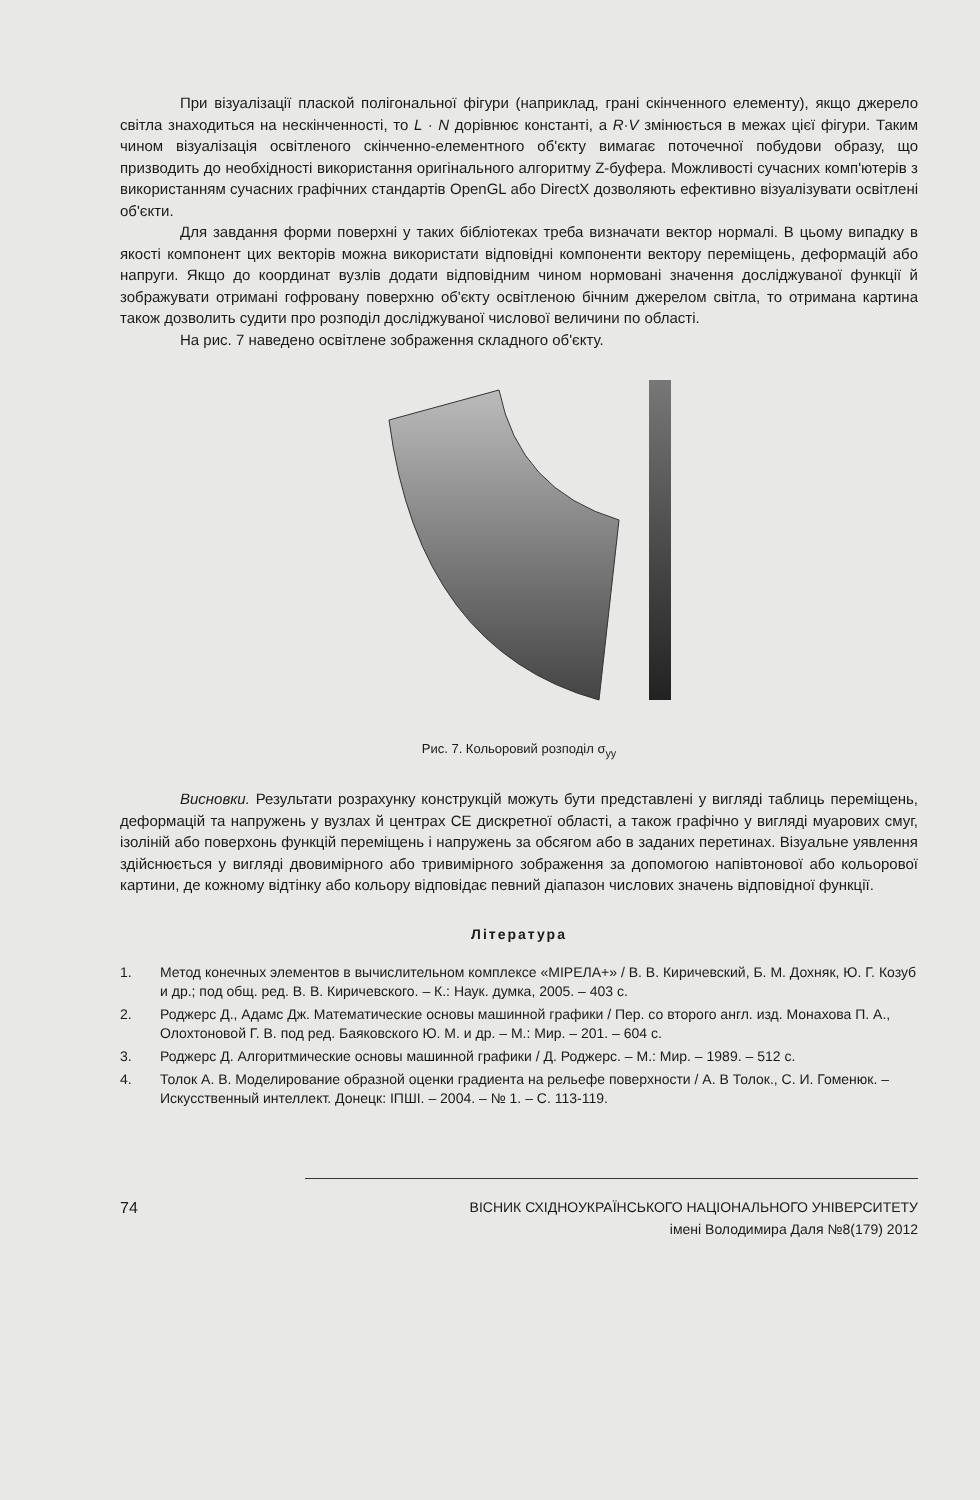При візуалізації плаской полігональної фігури (наприклад, грані скінченного елементу), якщо джерело світла знаходиться на нескінченності, то L · N дорівнює константі, а R·V змінюється в межах цієї фігури. Таким чином візуалізація освітленого скінченно-елементного об'єкту вимагає поточечної побудови образу, що призводить до необхідності використання оригінального алгоритму Z-буфера. Можливості сучасних комп'ютерів з використанням сучасних графічних стандартів OpenGL або DirectX дозволяють ефективно візуалізувати освітлені об'єкти.
Для завдання форми поверхні у таких бібліотеках треба визначати вектор нормалі. В цьому випадку в якості компонент цих векторів можна використати відповідні компоненти вектору переміщень, деформацій або напруги. Якщо до координат вузлів додати відповідним чином нормовані значення досліджуваної функції й зображувати отримані гофровану поверхню об'єкту освітленою бічним джерелом світла, то отримана картина також дозволить судити про розподіл досліджуваної числової величини по області.
На рис. 7 наведено освітлене зображення складного об'єкту.
Рис. 7. Кольоровий розподіл σ<sub>yy</sub>
Висновки. Результати розрахунку конструкцій можуть бути представлені у вигляді таблиць переміщень, деформацій та напружень у вузлах й центрах СЕ дискретної області, а також графічно у вигляді муарових смуг, ізоліній або поверхонь функцій переміщень і напружень за обсягом або в заданих перетинах. Візуальне уявлення здійснюється у вигляді двовимірного або тривимірного зображення за допомогою напівтонової або кольорової картини, де кожному відтінку або кольору відповідає певний діапазон числових значень відповідної функції.
Література
1. Метод конечных элементов в вычислительном комплексе «МІРЕЛА+» / В. В. Киричевский, Б. М. Дохняк, Ю. Г. Козуб и др.; под общ. ред. В. В. Киричевского. – К.: Наук. думка, 2005. – 403 с.
2. Роджерс Д., Адамс Дж. Математические основы машинной графики / Пер. со второго англ. изд. Монахова П. А., Олохтоновой Г. В. под ред. Баяковского Ю. М. и др. – М.: Мир. – 201. – 604 с.
3. Роджерс Д. Алгоритмические основы машинной графики / Д. Роджерс. – М.: Мир. – 1989. – 512 с.
4. Толок А. В. Моделирование образной оценки градиента на рельефе поверхности / А. В Толок., С. И. Гоменюк. – Искусственный интеллект. Донецк: ІПШІ. – 2004. – № 1. – С. 113-119.
74 ВІСНИК СХІДНОУКРАЇНСЬКОГО НАЦІОНАЛЬНОГО УНІВЕРСИТЕТУ
імені Володимира Даля №8(179) 2012